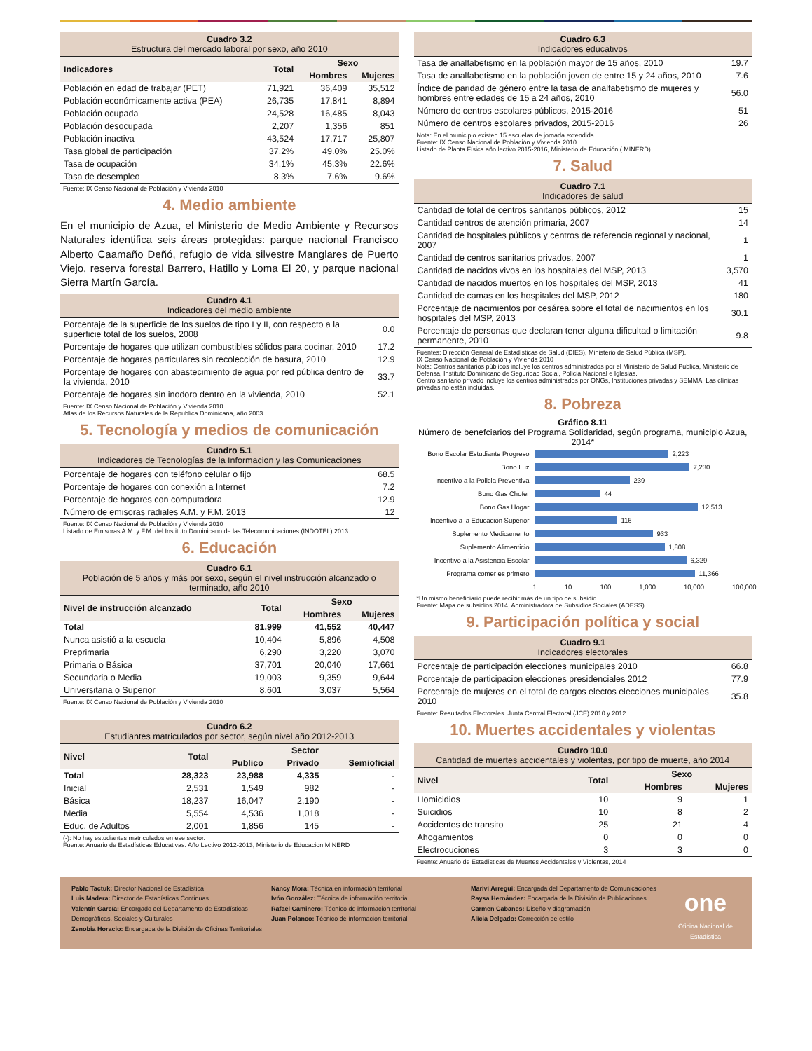Cuadro 3.2
Estructura del mercado laboral por sexo, año 2010
| Indicadores | Total | Sexo | |
| --- | --- | --- | --- |
| | | Hombres | Mujeres |
| Población en edad de trabajar (PET) | 71,921 | 36,409 | 35,512 |
| Población económicamente activa (PEA) | 26,735 | 17,841 | 8,894 |
| Población ocupada | 24,528 | 16,485 | 8,043 |
| Población desocupada | 2,207 | 1,356 | 851 |
| Población inactiva | 43,524 | 17,717 | 25,807 |
| Tasa global de participación | 37.2% | 49.0% | 25.0% |
| Tasa de ocupación | 34.1% | 45.3% | 22.6% |
| Tasa de desempleo | 8.3% | 7.6% | 9.6% |
Fuente: IX Censo Nacional de Población y Vivienda 2010
4. Medio ambiente
En el municipio de Azua, el Ministerio de Medio Ambiente y Recursos Naturales identifica seis áreas protegidas: parque nacional Francisco Alberto Caamaño Deñó, refugio de vida silvestre Manglares de Puerto Viejo, reserva forestal Barrero, Hatillo y Loma El 20, y parque nacional Sierra Martín García.
Cuadro 4.1
Indicadores del medio ambiente
| Porcentaje de la superficie de los suelos de tipo I y II, con respecto a la superficie total de los suelos, 2008 | 0.0 |
| Porcentaje de hogares que utilizan combustibles sólidos para cocinar, 2010 | 17.2 |
| Porcentaje de hogares particulares sin recolección de basura, 2010 | 12.9 |
| Porcentaje de hogares con abastecimiento de agua por red pública dentro de la vivienda, 2010 | 33.7 |
| Porcentaje de hogares sin inodoro dentro en la vivienda, 2010 | 52.1 |
Fuente: IX Censo Nacional de Población y Vivienda 2010
Atlas de los Recursos Naturales de la Republica Dominicana, año 2003
5. Tecnología y medios de comunicación
Cuadro 5.1
Indicadores de Tecnologías de la Informacion y las Comunicaciones
| Porcentaje de hogares con teléfono celular o fijo | 68.5 |
| Porcentaje de hogares con conexión a Internet | 7.2 |
| Porcentaje de hogares con computadora | 12.9 |
| Número de emisoras radiales A.M. y F.M. 2013 | 12 |
Fuente: IX Censo Nacional de Población y Vivienda 2010
Listado de Emisoras A.M. y F.M. del Instituto Dominicano de las Telecomunicaciones (INDOTEL) 2013
6. Educación
Cuadro 6.1
Población de 5 años y más por sexo, según el nivel instrucción alcanzado o terminado, año 2010
| Nivel de instrucción alcanzado | Total | Sexo | |
| --- | --- | --- | --- |
| | | Hombres | Mujeres |
| Total | 81,999 | 41,552 | 40,447 |
| Nunca asistió a la escuela | 10,404 | 5,896 | 4,508 |
| Preprimaria | 6,290 | 3,220 | 3,070 |
| Primaria o Básica | 37,701 | 20,040 | 17,661 |
| Secundaria o Media | 19,003 | 9,359 | 9,644 |
| Universitaria o Superior | 8,601 | 3,037 | 5,564 |
Fuente: IX Censo Nacional de Población y Vivienda 2010
Cuadro 6.2
Estudiantes matriculados por sector, según nivel año 2012-2013
| Nivel | Total | Sector | | |
| --- | --- | --- | --- | --- |
| | | Publico | Privado | Semioficial |
| Total | 28,323 | 23,988 | 4,335 | - |
| Inicial | 2,531 | 1,549 | 982 | - |
| Básica | 18,237 | 16,047 | 2,190 | - |
| Media | 5,554 | 4,536 | 1,018 | - |
| Educ. de Adultos | 2,001 | 1,856 | 145 | - |
(-): No hay estudiantes matriculados en ese sector.
Fuente: Anuario de Estadísticas Educativas. Año Lectivo 2012-2013, Ministerio de Educacion MINERD
Cuadro 6.3
Indicadores educativos
| Tasa de analfabetismo en la población mayor de 15 años, 2010 | 19.7 |
| Tasa de analfabetismo en la población joven de entre 15 y 24 años, 2010 | 7.6 |
| Índice de paridad de género entre la tasa de analfabetismo de mujeres y hombres entre edades de 15 a 24 años, 2010 | 56.0 |
| Número de centros escolares públicos, 2015-2016 | 51 |
| Número de centros escolares privados, 2015-2016 | 26 |
Nota: En el municipio existen 15 escuelas de jornada extendida
Fuente: IX Censo Nacional de Población y Vivienda 2010
Listado de Planta Física año lectivo 2015-2016, Ministerio de Educación ( MINERD)
7. Salud
Cuadro 7.1
Indicadores de salud
| Cantidad de total de centros sanitarios públicos, 2012 | 15 |
| Cantidad centros de atención primaria, 2007 | 14 |
| Cantidad de hospitales públicos y centros de referencia regional y nacional, 2007 | 1 |
| Cantidad de centros sanitarios privados, 2007 | 1 |
| Cantidad de nacidos vivos en los hospitales del MSP, 2013 | 3,570 |
| Cantidad de nacidos muertos en los hospitales del MSP, 2013 | 41 |
| Cantidad de camas en los hospitales del MSP, 2012 | 180 |
| Porcentaje de nacimientos por cesárea sobre el total de nacimientos en los hospitales del MSP, 2013 | 30.1 |
| Porcentaje de personas que declaran tener alguna dificultad o limitación permanente, 2010 | 9.8 |
Fuentes: Dirección General de Estadísticas de Salud (DIES), Ministerio de Salud Pública (MSP).
IX Censo Nacional de Población y Vivienda 2010
Nota: Centros sanitarios públicos incluye los centros administrados por el Ministerio de Salud Publica, Ministerio de Defensa, Instituto Dominicano de Seguridad Social, Policia Nacional e Iglesias.
Centro sanitario privado incluye los centros administrados por ONGs, Instituciones privadas y SEMMA. Las clínicas privadas no están incluidas.
8. Pobreza
Gráfico 8.11
Número de benefciarios del Programa Solidaridad, según programa, municipio Azua, 2014*
Bono Escolar Estudiante Progreso 2,223
Bono Luz 7,230
Incentivo a la Policia Preventiva 239
Bono Gas Chofer 44
Bono Gas Hogar 12,513
Incentivo a la Educacion Superior 116
Suplemento Medicamento 933
Suplemento Alimenticio 1,808
Incentivo a la Asistencia Escolar 6,329
Programa comer es primero 11,366
1 10 100 1,000 10,000 100,000
*Un mismo beneficiario puede recibir más de un tipo de subsidio
Fuente: Mapa de subsidios 2014, Administradora de Subsidios Sociales (ADESS)
9. Participación política y social
Cuadro 9.1
Indicadores electorales
| Porcentaje de participación elecciones municipales 2010 | 66.8 |
| Porcentaje de participacion elecciones presidenciales 2012 | 77.9 |
| Porcentaje de mujeres en el total de cargos electos elecciones municipales 2010 | 35.8 |
Fuente: Resultados Electorales. Junta Central Electoral (JCE) 2010 y 2012
10. Muertes accidentales y violentas
Cuadro 10.0
Cantidad de muertes accidentales y violentas, por tipo de muerte, año 2014
| Nivel | Total | Sexo | |
| --- | --- | --- | --- |
| | | Hombres | Mujeres |
| Homicidios | 10 | 9 | 1 |
| Suicidios | 10 | 8 | 2 |
| Accidentes de transito | 25 | 21 | 4 |
| Ahogamientos | 0 | 0 | 0 |
| Electrocuciones | 3 | 3 | 0 |
Fuente: Anuario de Estadísticas de Muertes Accidentales y Violentas, 2014
Pablo Tactuk: Director Nacional de Estadística
Luis Madera: Director de Estadísticas Continuas
Valentín García: Encargado del Departamento de Estadísticas Demográficas, Sociales y Culturales
Zenobia Horacio: Encargada de la División de Oficinas Territoriales
Nancy Mora: Técnica en información territorial
Ivón González: Técnica de información territorial
Rafael Caminero: Técnico de información territorial
Juan Polanco: Técnico de información territorial
Mariví Arregui: Encargada del Departamento de Comunicaciones
Raysa Hernández: Encargada de la División de Publicaciones
Carmen Cabanes: Diseño y diagramación
Alicia Delgado: Corrección de estilo
one
Oficina Nacional de Estadística